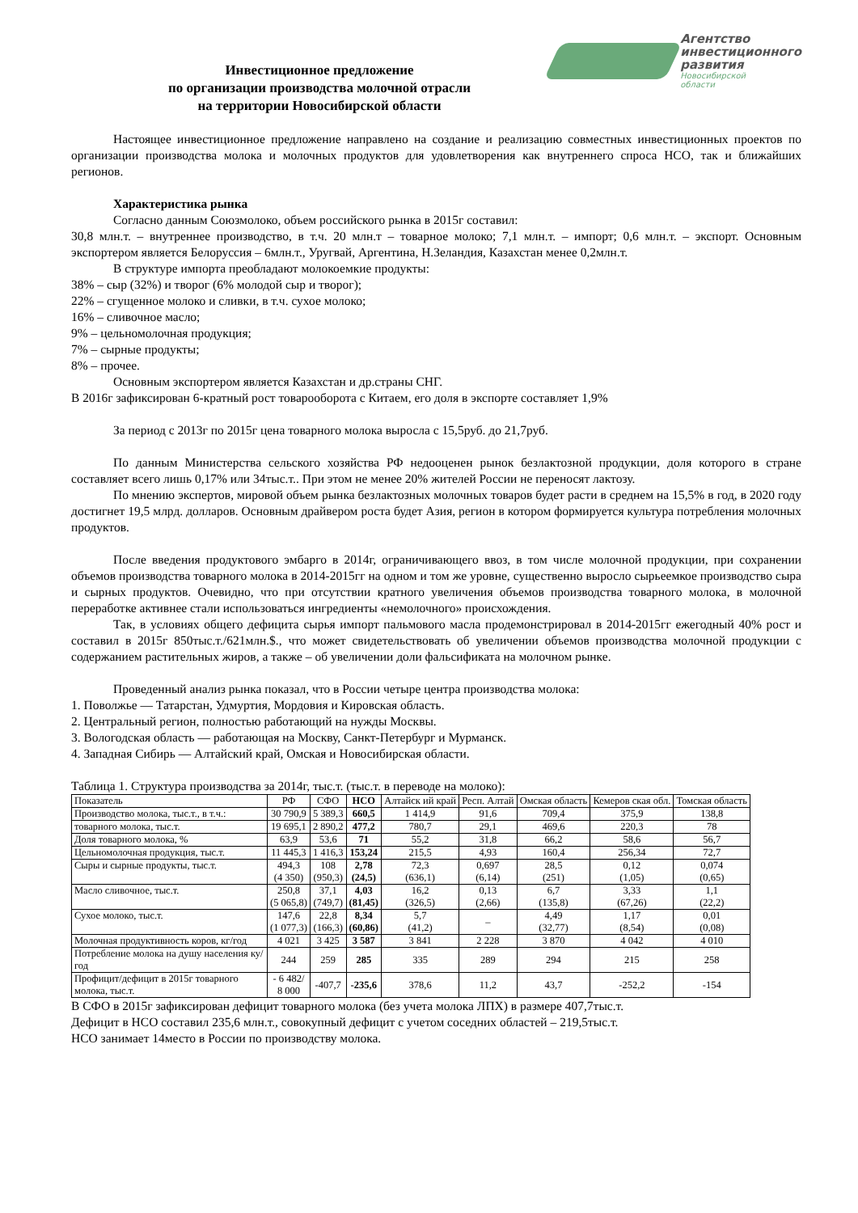Инвестиционное предложение
по организации производства молочной отрасли
на территории Новосибирской области
Агентство
инвестиционного
развития
Новосибирской
области
Настоящее инвестиционное предложение направлено на создание и реализацию совместных инвестиционных проектов по организации производства молока и молочных продуктов для удовлетворения как внутреннего спроса НСО, так и ближайших регионов.
Характеристика рынка
Согласно данным Союзмолоко, объем российского рынка в 2015г составил:
30,8 млн.т. – внутреннее производство, в т.ч. 20 млн.т – товарное молоко; 7,1 млн.т. – импорт; 0,6 млн.т. – экспорт. Основным экспортером является Белоруссия – 6млн.т., Уругвай, Аргентина, Н.Зеландия, Казахстан менее 0,2млн.т.
В структуре импорта преобладают молокоемкие продукты:
38% – сыр (32%) и творог (6% молодой сыр и творог);
22% – сгущенное молоко и сливки, в т.ч. сухое молоко;
16% – сливочное масло;
9% – цельномолочная продукция;
7% – сырные продукты;
8% – прочее.
Основным экспортером является Казахстан и др.страны СНГ.
В 2016г зафиксирован 6-кратный рост товарооборота с Китаем, его доля в экспорте составляет 1,9%
За период с 2013г по 2015г цена товарного молока выросла с 15,5руб. до 21,7руб.
По данным Министерства сельского хозяйства РФ недооценен рынок безлактозной продукции, доля которого в стране составляет всего лишь 0,17% или 34тыс.т.. При этом не менее 20% жителей России не переносят лактозу.
По мнению экспертов, мировой объем рынка безлактозных молочных товаров будет расти в среднем на 15,5% в год, в 2020 году достигнет 19,5 млрд. долларов. Основным драйвером роста будет Азия, регион в котором формируется культура потребления молочных продуктов.
После введения продуктового эмбарго в 2014г, ограничивающего ввоз, в том числе молочной продукции, при сохранении объемов производства товарного молока в 2014-2015гг на одном и том же уровне, существенно выросло сырьеемкое производство сыра и сырных продуктов. Очевидно, что при отсутствии кратного увеличения объемов производства товарного молока, в молочной переработке активнее стали использоваться ингредиенты «немолочного» происхождения.
Так, в условиях общего дефицита сырья импорт пальмового масла продемонстрировал в 2014-2015гг ежегодный 40% рост и составил в 2015г 850тыс.т./621млн.$., что может свидетельствовать об увеличении объемов производства молочной продукции с содержанием растительных жиров, а также – об увеличении доли фальсификата на молочном рынке.
Проведенный анализ рынка показал, что в России четыре центра производства молока:
1. Поволжье — Татарстан, Удмуртия, Мордовия и Кировская область.
2. Центральный регион, полностью работающий на нужды Москвы.
3. Вологодская область — работающая на Москву, Санкт-Петербург и Мурманск.
4. Западная Сибирь — Алтайский край, Омская и Новосибирская области.
Таблица 1. Структура производства за 2014г, тыс.т. (тыс.т. в переводе на молоко):
| Показатель | РФ | СФО | НСО | Алтайск ий край | Респ. Алтай | Омская область | Кемеров ская обл. | Томская область |
| Производство молока, тыс.т., в т.ч.: | 30 790,9 | 5 389,3 | 660,5 | 1 414,9 | 91,6 | 709,4 | 375,9 | 138,8 |
| товарного молока, тыс.т. | 19 695,1 | 2 890,2 | 477,2 | 780,7 | 29,1 | 469,6 | 220,3 | 78 |
| Доля товарного молока, % | 63,9 | 53,6 | 71 | 55,2 | 31,8 | 66,2 | 58,6 | 56,7 |
| Цельномолочная продукция, тыс.т. | 11 445,3 | 1 416,3 | 153,24 | 215,5 | 4,93 | 160,4 | 256,34 | 72,7 |
| Сыры и сырные продукты, тыс.т. | 494,3 (4 350) | 108 (950,3) | 2,78 (24,5) | 72,3 (636,1) | 0,697 (6,14) | 28,5 (251) | 0,12 (1,05) | 0,074 (0,65) |
| Масло сливочное, тыс.т. | 250,8 (5 065,8) | 37,1 (749,7) | 4,03 (81,45) | 16,2 (326,5) | 0,13 (2,66) | 6,7 (135,8) | 3,33 (67,26) | 1,1 (22,2) |
| Сухое молоко, тыс.т. | 147,6 (1 077,3) | 22,8 (166,3) | 8,34 (60,86) | 5,7 (41,2) | – | 4,49 (32,77) | 1,17 (8,54) | 0,01 (0,08) |
| Молочная продуктивность коров, кг/год | 4 021 | 3 425 | 3 587 | 3 841 | 2 228 | 3 870 | 4 042 | 4 010 |
| Потребление молока на душу населения ку/год | 244 | 259 | 285 | 335 | 289 | 294 | 215 | 258 |
| Профицит/дефицит в 2015г товарного молока, тыс.т. | - 6 482/ 8 000 | -407,7 | -235,6 | 378,6 | 11,2 | 43,7 | -252,2 | -154 |
В СФО в 2015г зафиксирован дефицит товарного молока (без учета молока ЛПХ) в размере 407,7тыс.т.
Дефицит в НСО составил 235,6 млн.т., совокупный дефицит с учетом соседних областей – 219,5тыс.т.
НСО занимает 14место в России по производству молока.